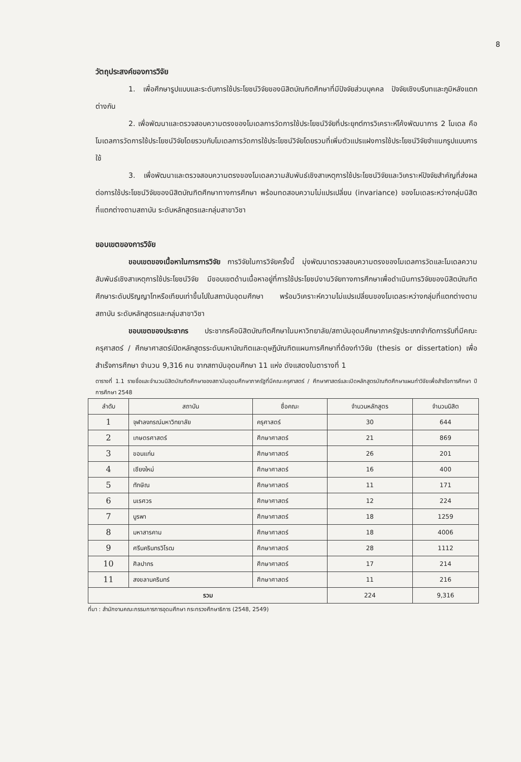8
วัตถุประสงค์ของการวิจัย
1. เพื่อศึกษารูปแบบและระดับการใช้ประโยชน์วิจัยของนิสิตบัณฑิตศึกษาที่มีปัจจัยส่วนบุคคล ปัจจัยเชิงบริบทและภูมิหลังแตกต่างกัน
2. เพื่อพัฒนาและตรวจสอบความตรงของโมเดลการวัดการใช้ประโยชน์วิจัยที่ประยุกต์การวิเคราะห์โค้งพัฒนาการ 2 โมเดล คือ โมเดลการวัดการใช้ประโยชน์วิจัยโดยรวมกับโมเดลการวัดการใช้ประโยชน์วิจัยโดยรวมที่เพิ่มตัวแปรแฝงการใช้ประโยชน์วิจัยจำแนกรูปแบบการใช้
3. เพื่อพัฒนาและตรวจสอบความตรงของโมเดลความสัมพันธ์เชิงสาเหตุการใช้ประโยชน์วิจัยและวิเคราะห์ปัจจัยสำคัญที่ส่งผลต่อการใช้ประโยชน์วิจัยของนิสิตบัณฑิตศึกษาทางการศึกษา พร้อมทดสอบความไม่แปรเปลี่ยน (invariance) ของโมเดลระหว่างกลุ่มนิสิตที่แตกต่างตามสถาบัน ระดับหลักสูตรและกลุ่มสาขาวิชา
ขอบเขตของการวิจัย
ขอบเขตของเนื้อหาในการการวิจัย การวิจัยในการวิจัยครั้งนี้ มุ่งพัฒนาตรวจสอบความตรงของโมเดลการวัดและโมเดลความสัมพันธ์เชิงสาเหตุการใช้ประโยชน์วิจัย มีขอบเขตด้านเนื้อหาอยู่ที่การใช้ประโยชน์งานวิจัยทางการศึกษาเพื่อดำเนินการวิจัยของนิสิตบัณฑิตศึกษาระดับปริญญาโทหรือเทียบเท่าขึ้นไปในสถาบันอุดมศึกษา พร้อมวิเคราะห์ความไม่แปรเปลี่ยนของโมเดลระหว่างกลุ่มที่แตกต่างตามสถาบัน ระดับหลักสูตรและกลุ่มสาขาวิชา
ขอบเขตของประชากร ประชากรคือนิสิตบัณฑิตศึกษาในมหาวิทยาลัย/สถาบันอุดมศึกษาภาครัฐประเภทจำกัดการรับที่มีคณะครุศาสตร์ / ศึกษาศาสตร์เปิดหลักสูตรระดับมหาบัณฑิตและดุษฎีบัณฑิตแผนการศึกษาที่ต้องทำวิจัย (thesis or dissertation) เพื่อสำเร็จการศึกษา จำนวน 9,316 คน จากสถาบันอุดมศึกษา 11 แห่ง ดังแสดงในตารางที่ 1
ตารางที่ 1.1 รายชื่อและจำนวนนิสิตบัณฑิตศึกษาของสถาบันอุดมศึกษาภาครัฐที่มีคณะครุศาสตร์ / ศึกษาศาสตร์และเปิดหลักสูตรบัณฑิตศึกษาแผนทำวิจัยเพื่อสำเร็จการศึกษา ปีการศึกษา 2548
| ลำดับ | สถาบัน | ชื่อคณะ | จำนวนหลักสูตร | จำนวนนิสิต |
| --- | --- | --- | --- | --- |
| 1 | จุฬาลงกรณ์มหาวิทยาลัย | ครุศาสตร์ | 30 | 644 |
| 2 | เกษตรศาสตร์ | ศึกษาศาสตร์ | 21 | 869 |
| 3 | ขอนแก่น | ศึกษาศาสตร์ | 26 | 201 |
| 4 | เชียงใหม่ | ศึกษาศาสตร์ | 16 | 400 |
| 5 | ทักษิณ | ศึกษาศาสตร์ | 11 | 171 |
| 6 | นเรศวร | ศึกษาศาสตร์ | 12 | 224 |
| 7 | บูรพา | ศึกษาศาสตร์ | 18 | 1259 |
| 8 | มหาสารคาม | ศึกษาศาสตร์ | 18 | 4006 |
| 9 | ศรีนครินทรวิโรฒ | ศึกษาศาสตร์ | 28 | 1112 |
| 10 | ศิลปากร | ศึกษาศาสตร์ | 17 | 214 |
| 11 | สงขลานครินทร์ | ศึกษาศาสตร์ | 11 | 216 |
| รวม | | | 224 | 9,316 |
ที่มา : สำนักงานคณะกรรมการการอุดมศึกษา กระทรวงศึกษาธิการ (2548, 2549)